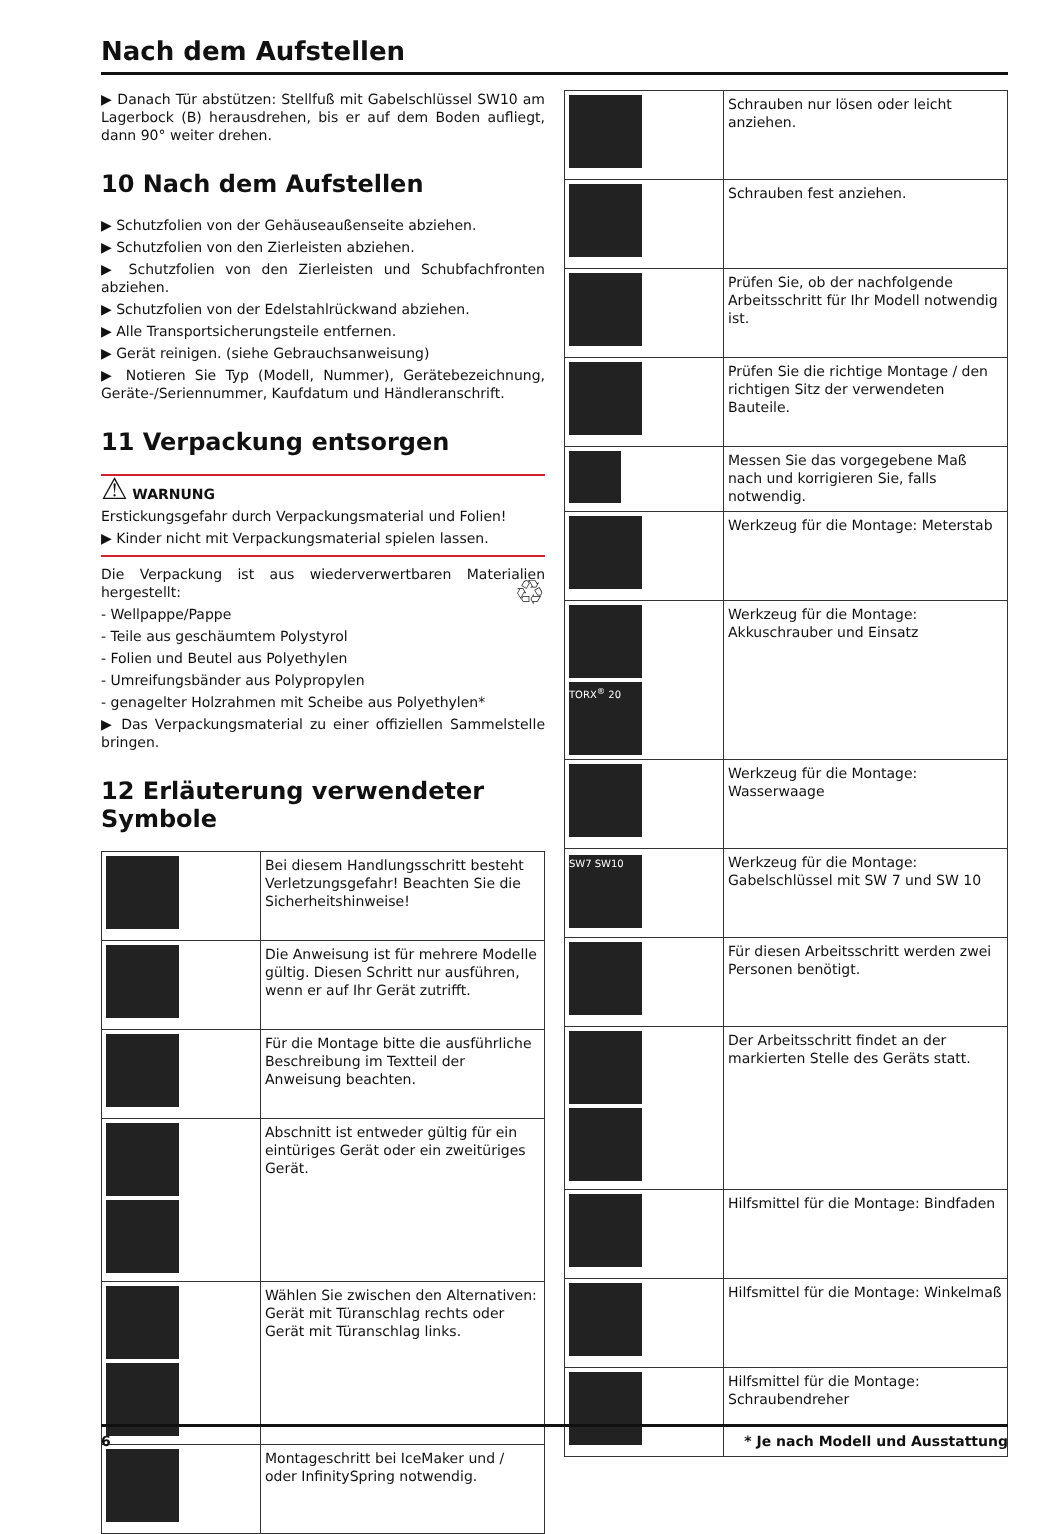Nach dem Aufstellen
▶ Danach Tür abstützen: Stellfuß mit Gabelschlüssel SW10 am Lagerbock (B) herausdrehen, bis er auf dem Boden aufliegt, dann 90° weiter drehen.
10 Nach dem Aufstellen
▶ Schutzfolien von der Gehäuseaußenseite abziehen.
▶ Schutzfolien von den Zierleisten abziehen.
▶ Schutzfolien von den Zierleisten und Schubfachfronten abziehen.
▶ Schutzfolien von der Edelstahlrückwand abziehen.
▶ Alle Transportsicherungsteile entfernen.
▶ Gerät reinigen. (siehe Gebrauchsanweisung)
▶ Notieren Sie Typ (Modell, Nummer), Gerätebezeichnung, Geräte-/Seriennummer, Kaufdatum und Händleranschrift.
11 Verpackung entsorgen
⚠ WARNUNG
Erstickungsgefahr durch Verpackungsmaterial und Folien!
▶ Kinder nicht mit Verpackungsmaterial spielen lassen.
Die Verpackung ist aus wiederverwertbaren Materialien hergestellt: ♲
- Wellpappe/Pappe
- Teile aus geschäumtem Polystyrol
- Folien und Beutel aus Polyethylen
- Umreifungsbänder aus Polypropylen
- genagelter Holzrahmen mit Scheibe aus Polyethylen*
▶ Das Verpackungsmaterial zu einer offiziellen Sammelstelle bringen.
12 Erläuterung verwendeter Symbole
| | Bei diesem Handlungsschritt besteht Verletzungsgefahr! Beachten Sie die Sicherheitshinweise! |
| | Die Anweisung ist für mehrere Modelle gültig. Diesen Schritt nur ausführen, wenn er auf Ihr Gerät zutrifft. |
| | Für die Montage bitte die ausführliche Beschreibung im Textteil der Anweisung beachten. |
| | Abschnitt ist entweder gültig für ein eintüriges Gerät oder ein zweitüriges Gerät. |
| | Wählen Sie zwischen den Alternativen: Gerät mit Türanschlag rechts oder Gerät mit Türanschlag links. |
| | Montageschritt bei IceMaker und / oder InfinitySpring notwendig. |
| | Schrauben nur lösen oder leicht anziehen. |
| | Schrauben fest anziehen. |
| | Prüfen Sie, ob der nachfolgende Arbeitsschritt für Ihr Modell notwendig ist. |
| | Prüfen Sie die richtige Montage / den richtigen Sitz der verwendeten Bauteile. |
| | Messen Sie das vorgegebene Maß nach und korrigieren Sie, falls notwendig. |
| | Werkzeug für die Montage: Meterstab |
| TORX<sup>®</sup> 20 | Werkzeug für die Montage: Akkuschrauber und Einsatz |
| | Werkzeug für die Montage: Wasserwaage |
| SW7 SW10 | Werkzeug für die Montage: Gabelschlüssel mit SW 7 und SW 10 |
| | Für diesen Arbeitsschritt werden zwei Personen benötigt. |
| | Der Arbeitsschritt findet an der markierten Stelle des Geräts statt. |
| | Hilfsmittel für die Montage: Bindfaden |
| | Hilfsmittel für die Montage: Winkelmaß |
| | Hilfsmittel für die Montage: Schraubendreher |
6 * Je nach Modell und Ausstattung